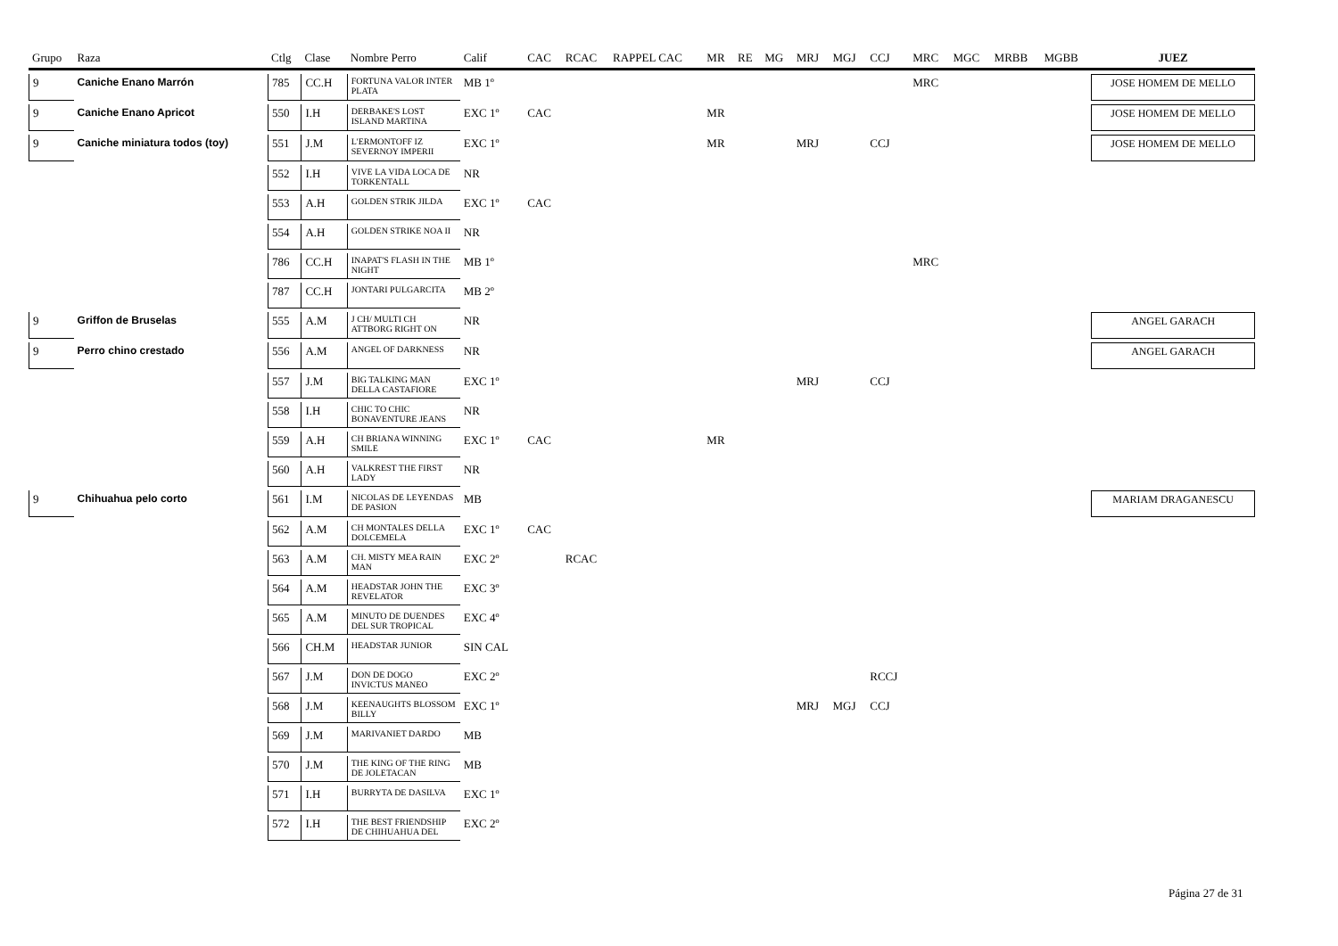| Grupo | Raza | Ctlg | Clase | Nombre Perro | Calif | CAC | RCAC | RAPPEL CAC | MR | RE | MG | MRJ | MGJ | CCJ | MRC | MGC | MRBB | MGBB | JUEZ |
| --- | --- | --- | --- | --- | --- | --- | --- | --- | --- | --- | --- | --- | --- | --- | --- | --- | --- | --- | --- |
| 9 | Caniche Enano Marrón | 785 | CC.H | FORTUNA VALOR INTER PLATA | MB 1º | | | | | | | | | | MRC | | | | JOSE HOMEM DE MELLO |
| 9 | Caniche Enano Apricot | 550 | I.H | DERBAKE'S LOST ISLAND MARTINA | EXC 1º | CAC | | | MR | | | | | | | | | | JOSE HOMEM DE MELLO |
| 9 | Caniche miniatura todos (toy) | 551 | J.M | L'ERMONTOFF IZ SEVERNOY IMPERII | EXC 1º | | | | MR | | | MRJ | | CCJ | | | | | JOSE HOMEM DE MELLO |
| | | 552 | I.H | VIVE LA VIDA LOCA DE TORKENTALL | NR | | | | | | | | | | | | | | |
| | | 553 | A.H | GOLDEN STRIK JILDA | EXC 1º | CAC | | | | | | | | | | | | | |
| | | 554 | A.H | GOLDEN STRIKE NOA II | NR | | | | | | | | | | | | | | |
| | | 786 | CC.H | INAPAT'S FLASH IN THE NIGHT | MB 1º | | | | | | | | | | MRC | | | | |
| | | 787 | CC.H | JONTARI PULGARCITA | MB 2º | | | | | | | | | | | | | | |
| 9 | Griffon de Bruselas | 555 | A.M | J CH/ MULTI CH ATTBORG RIGHT ON | NR | | | | | | | | | | | | | | ANGEL GARACH |
| 9 | Perro chino crestado | 556 | A.M | ANGEL OF DARKNESS | NR | | | | | | | | | | | | | | ANGEL GARACH |
| | | 557 | J.M | BIG TALKING MAN DELLA CASTAFIORE | EXC 1º | | | | | | | MRJ | | CCJ | | | | | |
| | | 558 | I.H | CHIC TO CHIC BONAVENTURE JEANS | NR | | | | | | | | | | | | | | |
| | | 559 | A.H | CH BRIANA WINNING SMILE | EXC 1º | CAC | | | MR | | | | | | | | | | |
| | | 560 | A.H | VALKREST THE FIRST LADY | NR | | | | | | | | | | | | | | |
| 9 | Chihuahua pelo corto | 561 | I.M | NICOLAS DE LEYENDAS DE PASION | MB | | | | | | | | | | | | | | MARIAM DRAGANESCU |
| | | 562 | A.M | CH MONTALES DELLA DOLCEMELA | EXC 1º | CAC | | | | | | | | | | | | | |
| | | 563 | A.M | CH. MISTY MEA RAIN MAN | EXC 2º | | RCAC | | | | | | | | | | | | |
| | | 564 | A.M | HEADSTAR JOHN THE REVELATOR | EXC 3º | | | | | | | | | | | | | | |
| | | 565 | A.M | MINUTO DE DUENDES DEL SUR TROPICAL | EXC 4º | | | | | | | | | | | | | | |
| | | 566 | CH.M | HEADSTAR JUNIOR | SIN CAL | | | | | | | | | | | | | | |
| | | 567 | J.M | DON DE DOGO INVICTUS MANEO | EXC 2º | | | | | | | | | RCCJ | | | | | |
| | | 568 | J.M | KEENAUGHTS BLOSSOM BILLY | EXC 1º | | | | | | | MRJ | MGJ | CCJ | | | | | |
| | | 569 | J.M | MARIVANIET DARDO | MB | | | | | | | | | | | | | | |
| | | 570 | J.M | THE KING OF THE RING DE JOLETACAN | MB | | | | | | | | | | | | | | |
| | | 571 | I.H | BURRYTA DE DASILVA | EXC 1º | | | | | | | | | | | | | | |
| | | 572 | I.H | THE BEST FRIENDSHIP DE CHIHUAHUA DEL | EXC 2º | | | | | | | | | | | | | | |
Página 27 de 31